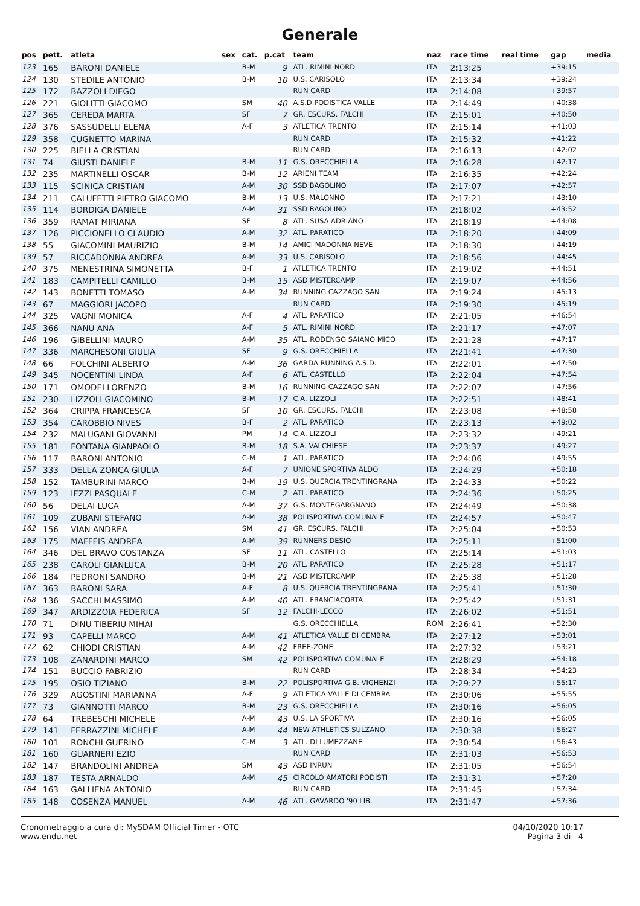Generale
| pos | pett. | atleta | sex | cat. | p.cat | team | naz | race time | real time | gap | media |
| --- | --- | --- | --- | --- | --- | --- | --- | --- | --- | --- | --- |
| 123 | 165 | BARONI DANIELE | | B-M | 9 | ATL. RIMINI NORD | ITA | 2:13:25 | | +39:15 | |
| 124 | 130 | STEDILE ANTONIO | | B-M | 10 | U.S. CARISOLO | ITA | 2:13:34 | | +39:24 | |
| 125 | 172 | BAZZOLI DIEGO | | | | RUN CARD | ITA | 2:14:08 | | +39:57 | |
| 126 | 221 | GIOLITTI GIACOMO | | SM | 40 | A.S.D.PODISTICA VALLE | ITA | 2:14:49 | | +40:38 | |
| 127 | 365 | CEREDA MARTA | | SF | 7 | GR. ESCURS. FALCHI | ITA | 2:15:01 | | +40:50 | |
| 128 | 376 | SASSUDELLI ELENA | | A-F | 3 | ATLETICA TRENTO | ITA | 2:15:14 | | +41:03 | |
| 129 | 358 | CUGNETTO MARINA | | | | RUN CARD | ITA | 2:15:32 | | +41:22 | |
| 130 | 225 | BIELLA CRISTIAN | | | | RUN CARD | ITA | 2:16:13 | | +42:02 | |
| 131 | 74 | GIUSTI DANIELE | | B-M | 11 | G.S. ORECCHIELLA | ITA | 2:16:28 | | +42:17 | |
| 132 | 235 | MARTINELLI OSCAR | | B-M | 12 | ARIENI TEAM | ITA | 2:16:35 | | +42:24 | |
| 133 | 115 | SCINICA CRISTIAN | | A-M | 30 | SSD BAGOLINO | ITA | 2:17:07 | | +42:57 | |
| 134 | 211 | CALUFETTI PIETRO GIACOMO | | B-M | 13 | U.S. MALONNO | ITA | 2:17:21 | | +43:10 | |
| 135 | 114 | BORDIGA DANIELE | | A-M | 31 | SSD BAGOLINO | ITA | 2:18:02 | | +43:52 | |
| 136 | 359 | RAMAT MIRIANA | | SF | 8 | ATL. SUSA ADRIANO | ITA | 2:18:19 | | +44:08 | |
| 137 | 126 | PICCIONELLO CLAUDIO | | A-M | 32 | ATL. PARATICO | ITA | 2:18:20 | | +44:09 | |
| 138 | 55 | GIACOMINI MAURIZIO | | B-M | 14 | AMICI MADONNA NEVE | ITA | 2:18:30 | | +44:19 | |
| 139 | 57 | RICCADONNA ANDREA | | A-M | 33 | U.S. CARISOLO | ITA | 2:18:56 | | +44:45 | |
| 140 | 375 | MENESTRINA SIMONETTA | | B-F | 1 | ATLETICA TRENTO | ITA | 2:19:02 | | +44:51 | |
| 141 | 183 | CAMPITELLI CAMILLO | | B-M | 15 | ASD MISTERCAMP | ITA | 2:19:07 | | +44:56 | |
| 142 | 143 | BONETTI TOMASO | | A-M | 34 | RUNNING CAZZAGO SAN | ITA | 2:19:24 | | +45:13 | |
| 143 | 67 | MAGGIORI JACOPO | | | | RUN CARD | ITA | 2:19:30 | | +45:19 | |
| 144 | 325 | VAGNI MONICA | | A-F | 4 | ATL. PARATICO | ITA | 2:21:05 | | +46:54 | |
| 145 | 366 | NANU ANA | | A-F | 5 | ATL. RIMINI NORD | ITA | 2:21:17 | | +47:07 | |
| 146 | 196 | GIBELLINI MAURO | | A-M | 35 | ATL. RODENGO SAIANO MICO | ITA | 2:21:28 | | +47:17 | |
| 147 | 336 | MARCHESONI GIULIA | | SF | 9 | G.S. ORECCHIELLA | ITA | 2:21:41 | | +47:30 | |
| 148 | 66 | FOLCHINI ALBERTO | | A-M | 36 | GARDA RUNNING A.S.D. | ITA | 2:22:01 | | +47:50 | |
| 149 | 345 | NOCENTINI LINDA | | A-F | 6 | ATL. CASTELLO | ITA | 2:22:04 | | +47:54 | |
| 150 | 171 | OMODEI LORENZO | | B-M | 16 | RUNNING CAZZAGO SAN | ITA | 2:22:07 | | +47:56 | |
| 151 | 230 | LIZZOLI GIACOMINO | | B-M | 17 | C.A. LIZZOLI | ITA | 2:22:51 | | +48:41 | |
| 152 | 364 | CRIPPA FRANCESCA | | SF | 10 | GR. ESCURS. FALCHI | ITA | 2:23:08 | | +48:58 | |
| 153 | 354 | CAROBBIO NIVES | | B-F | 2 | ATL. PARATICO | ITA | 2:23:13 | | +49:02 | |
| 154 | 232 | MALUGANI GIOVANNI | | PM | 14 | C.A. LIZZOLI | ITA | 2:23:32 | | +49:21 | |
| 155 | 181 | FONTANA GIANPAOLO | | B-M | 18 | S.A. VALCHIESE | ITA | 2:23:37 | | +49:27 | |
| 156 | 117 | BARONI ANTONIO | | C-M | 1 | ATL. PARATICO | ITA | 2:24:06 | | +49:55 | |
| 157 | 333 | DELLA ZONCA GIULIA | | A-F | 7 | UNIONE SPORTIVA ALDO | ITA | 2:24:29 | | +50:18 | |
| 158 | 152 | TAMBURINI MARCO | | B-M | 19 | U.S. QUERCIA TRENTINGRANA | ITA | 2:24:33 | | +50:22 | |
| 159 | 123 | IEZZI PASQUALE | | C-M | 2 | ATL. PARATICO | ITA | 2:24:36 | | +50:25 | |
| 160 | 56 | DELAI LUCA | | A-M | 37 | G.S. MONTEGARGNANO | ITA | 2:24:49 | | +50:38 | |
| 161 | 109 | ZUBANI STEFANO | | A-M | 38 | POLISPORTIVA COMUNALE | ITA | 2:24:57 | | +50:47 | |
| 162 | 156 | VIAN ANDREA | | SM | 41 | GR. ESCURS. FALCHI | ITA | 2:25:04 | | +50:53 | |
| 163 | 175 | MAFFEIS ANDREA | | A-M | 39 | RUNNERS DESIO | ITA | 2:25:11 | | +51:00 | |
| 164 | 346 | DEL BRAVO COSTANZA | | SF | 11 | ATL. CASTELLO | ITA | 2:25:14 | | +51:03 | |
| 165 | 238 | CAROLI GIANLUCA | | B-M | 20 | ATL. PARATICO | ITA | 2:25:28 | | +51:17 | |
| 166 | 184 | PEDRONI SANDRO | | B-M | 21 | ASD MISTERCAMP | ITA | 2:25:38 | | +51:28 | |
| 167 | 363 | BARONI SARA | | A-F | 8 | U.S. QUERCIA TRENTINGRANA | ITA | 2:25:41 | | +51:30 | |
| 168 | 136 | SACCHI MASSIMO | | A-M | 40 | ATL. FRANCIACORTA | ITA | 2:25:42 | | +51:31 | |
| 169 | 347 | ARDIZZOIA FEDERICA | | SF | 12 | FALCHI-LECCO | ITA | 2:26:02 | | +51:51 | |
| 170 | 71 | DINU TIBERIU MIHAI | | | | G.S. ORECCHIELLA | ROM | 2:26:41 | | +52:30 | |
| 171 | 93 | CAPELLI MARCO | | A-M | 41 | ATLETICA VALLE DI CEMBRA | ITA | 2:27:12 | | +53:01 | |
| 172 | 62 | CHIODI CRISTIAN | | A-M | 42 | FREE-ZONE | ITA | 2:27:32 | | +53:21 | |
| 173 | 108 | ZANARDINI MARCO | | SM | 42 | POLISPORTIVA COMUNALE | ITA | 2:28:29 | | +54:18 | |
| 174 | 151 | BUCCIO FABRIZIO | | | | RUN CARD | ITA | 2:28:34 | | +54:23 | |
| 175 | 195 | OSIO TIZIANO | | B-M | 22 | POLISPORTIVA G.B. VIGHENZI | ITA | 2:29:27 | | +55:17 | |
| 176 | 329 | AGOSTINI MARIANNA | | A-F | 9 | ATLETICA VALLE DI CEMBRA | ITA | 2:30:06 | | +55:55 | |
| 177 | 73 | GIANNOTTI MARCO | | B-M | 23 | G.S. ORECCHIELLA | ITA | 2:30:16 | | +56:05 | |
| 178 | 64 | TREBESCHI MICHELE | | A-M | 43 | U.S. LA SPORTIVA | ITA | 2:30:16 | | +56:05 | |
| 179 | 141 | FERRAZZINI MICHELE | | A-M | 44 | NEW ATHLETICS SULZANO | ITA | 2:30:38 | | +56:27 | |
| 180 | 101 | RONCHI GUERINO | | C-M | 3 | ATL. DI LUMEZZANE | ITA | 2:30:54 | | +56:43 | |
| 181 | 160 | GUARNERI EZIO | | | | RUN CARD | ITA | 2:31:03 | | +56:53 | |
| 182 | 147 | BRANDOLINI ANDREA | | SM | 43 | ASD INRUN | ITA | 2:31:05 | | +56:54 | |
| 183 | 187 | TESTA ARNALDO | | A-M | 45 | CIRCOLO AMATORI PODISTI | ITA | 2:31:31 | | +57:20 | |
| 184 | 163 | GALLIENA ANTONIO | | | | RUN CARD | ITA | 2:31:45 | | +57:34 | |
| 185 | 148 | COSENZA MANUEL | | A-M | 46 | ATL. GAVARDO '90 LIB. | ITA | 2:31:47 | | +57:36 | |
Cronometraggio a cura di: MySDAM Official Timer - OTC
www.endu.net
04/10/2020 10:17
Pagina 3 di 4